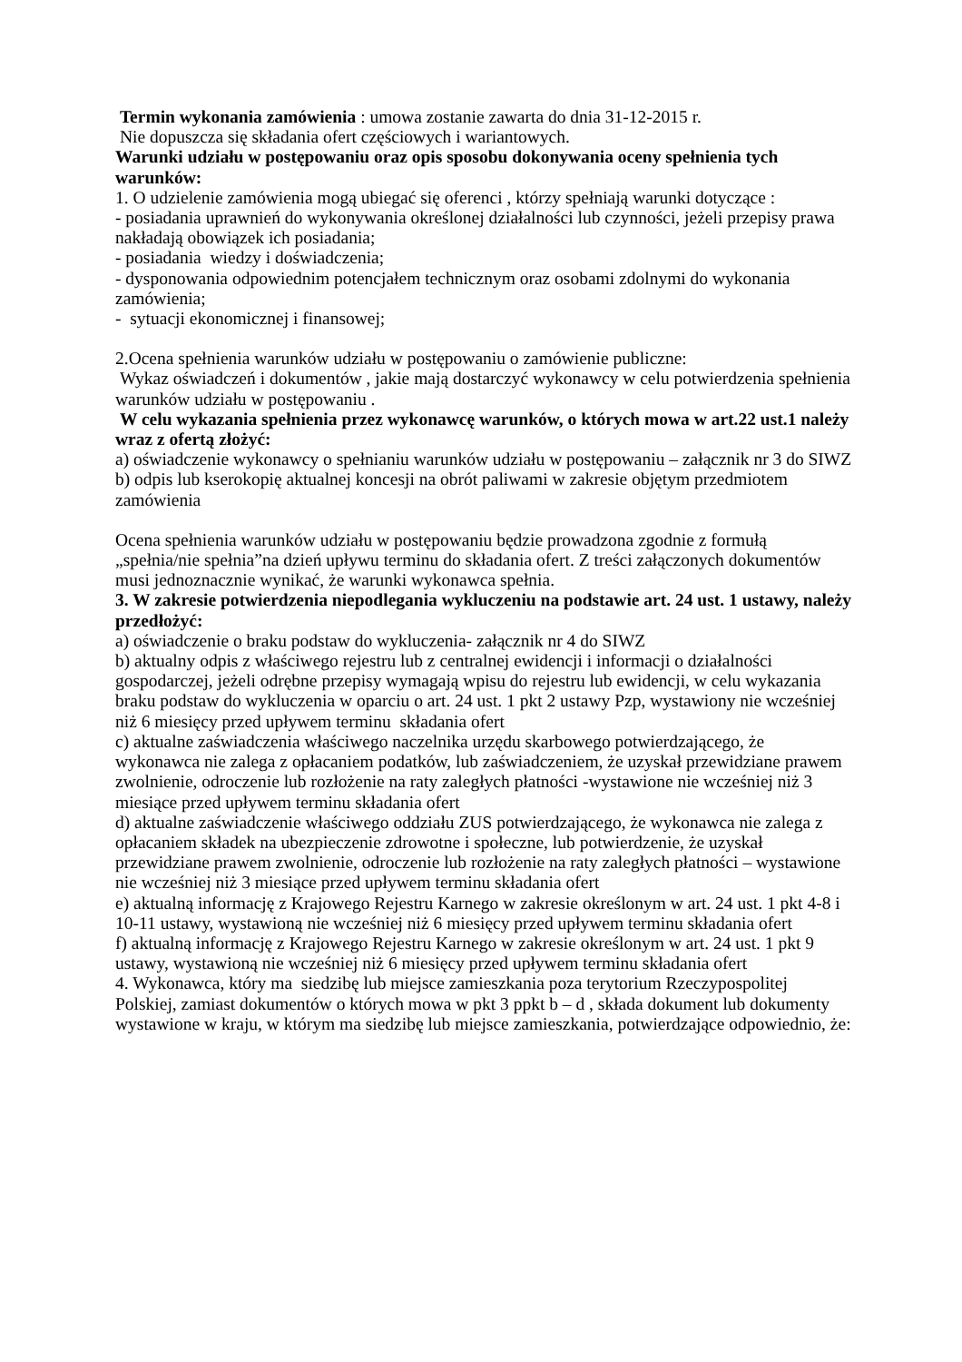Termin wykonania zamówienia : umowa zostanie zawarta do dnia 31-12-2015 r.
Nie dopuszcza się składania ofert częściowych i wariantowych.
Warunki udziału w postępowaniu oraz opis sposobu dokonywania oceny spełnienia tych warunków:
1. O udzielenie zamówienia mogą ubiegać się oferenci , którzy spełniają warunki dotyczące :
- posiadania uprawnień do wykonywania określonej działalności lub czynności, jeżeli przepisy prawa nakładają obowiązek ich posiadania;
- posiadania wiedzy i doświadczenia;
- dysponowania odpowiednim potencjałem technicznym oraz osobami zdolnymi do wykonania zamówienia;
- sytuacji ekonomicznej i finansowej;
2.Ocena spełnienia warunków udziału w postępowaniu o zamówienie publiczne:
Wykaz oświadczeń i dokumentów , jakie mają dostarczyć wykonawcy w celu potwierdzenia spełnienia warunków udziału w postępowaniu .
W celu wykazania spełnienia przez wykonawcę warunków, o których mowa w art.22 ust.1 należy wraz z ofertą złożyć:
a) oświadczenie wykonawcy o spełnianiu warunków udziału w postępowaniu – załącznik nr 3 do SIWZ
b) odpis lub kserokopię aktualnej koncesji na obrót paliwami w zakresie objętym przedmiotem zamówienia
Ocena spełnienia warunków udziału w postępowaniu będzie prowadzona zgodnie z formułą „spełnia/nie spełnia”na dzień upływu terminu do składania ofert. Z treści załączonych dokumentów musi jednoznacznie wynikać, że warunki wykonawca spełnia.
3. W zakresie potwierdzenia niepodlegania wykluczeniu na podstawie art. 24 ust. 1 ustawy, należy przedłożyć:
a) oświadczenie o braku podstaw do wykluczenia- załącznik nr 4 do SIWZ
b) aktualny odpis z właściwego rejestru lub z centralnej ewidencji i informacji o działalności gospodarczej, jeżeli odrębne przepisy wymagają wpisu do rejestru lub ewidencji, w celu wykazania braku podstaw do wykluczenia w oparciu o art. 24 ust. 1 pkt 2 ustawy Pzp, wystawiony nie wcześniej niż 6 miesięcy przed upływem terminu składania ofert
c) aktualne zaświadczenia właściwego naczelnika urzędu skarbowego potwierdzającego, że wykonawca nie zalega z opłacaniem podatków, lub zaświadczeniem, że uzyskał przewidziane prawem zwolnienie, odroczenie lub rozłożenie na raty zaległych płatności -wystawione nie wcześniej niż 3 miesiące przed upływem terminu składania ofert
d) aktualne zaświadczenie właściwego oddziału ZUS potwierdzającego, że wykonawca nie zalega z opłacaniem składek na ubezpieczenie zdrowotne i społeczne, lub potwierdzenie, że uzyskał przewidziane prawem zwolnienie, odroczenie lub rozłożenie na raty zaległych płatności – wystawione nie wcześniej niż 3 miesiące przed upływem terminu składania ofert
e) aktualną informację z Krajowego Rejestru Karnego w zakresie określonym w art. 24 ust. 1 pkt 4-8 i 10-11 ustawy, wystawioną nie wcześniej niż 6 miesięcy przed upływem terminu składania ofert
f) aktualną informację z Krajowego Rejestru Karnego w zakresie określonym w art. 24 ust. 1 pkt 9 ustawy, wystawioną nie wcześniej niż 6 miesięcy przed upływem terminu składania ofert
4. Wykonawca, który ma siedzibę lub miejsce zamieszkania poza terytorium Rzeczypospolitej Polskiej, zamiast dokumentów o których mowa w pkt 3 ppkt b – d , składa dokument lub dokumenty wystawione w kraju, w którym ma siedzibę lub miejsce zamieszkania, potwierdzające odpowiednio, że: